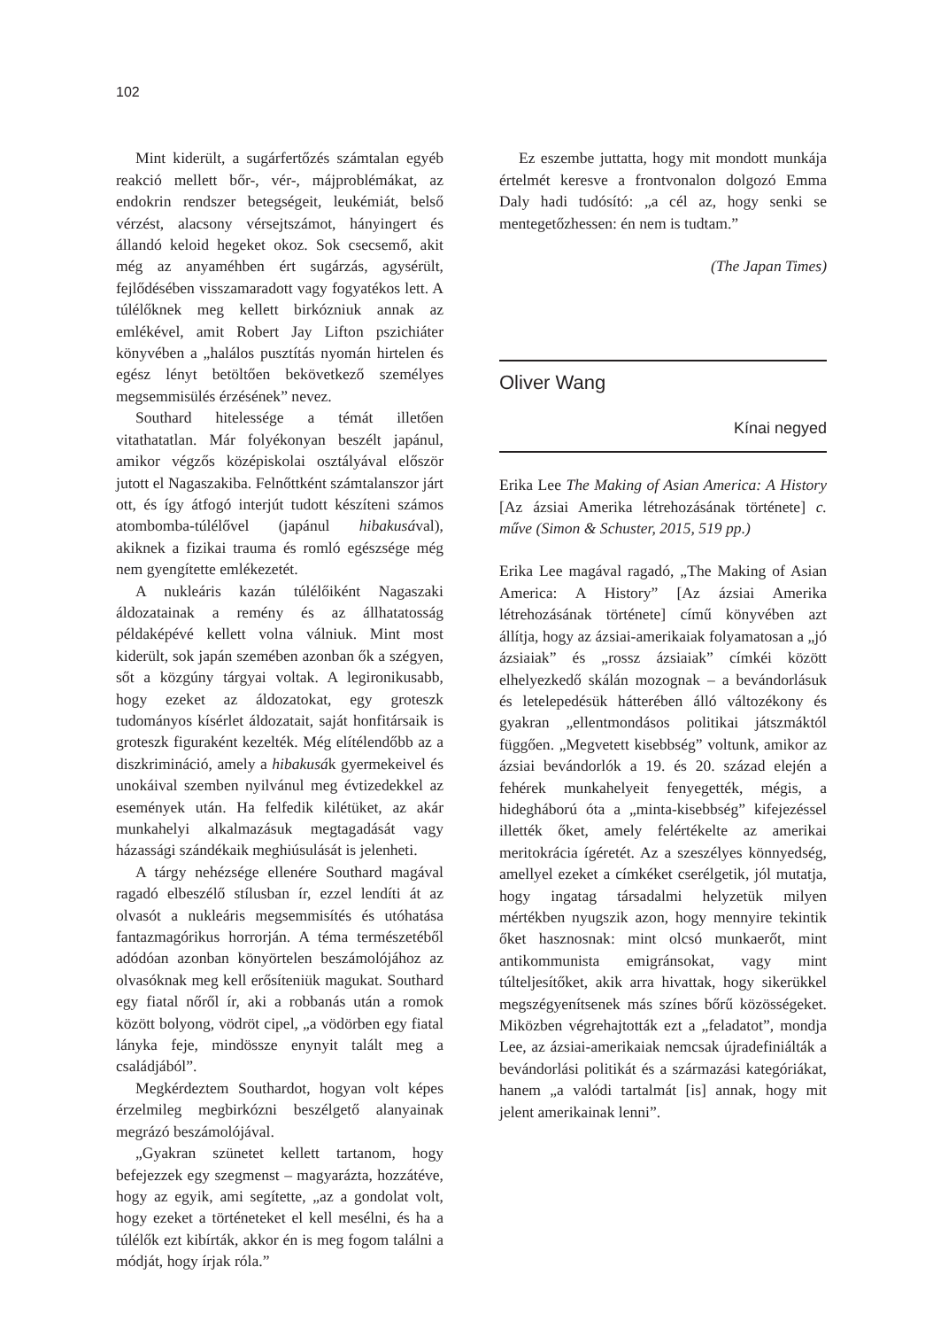102
Mint kiderült, a sugárfertőzés számtalan egyéb reakció mellett bőr-, vér-, májproblémákat, az endokrin rendszer betegségeit, leukémiát, belső vérzést, alacsony vérsejtszámot, hányingert és állandó keloid hegeket okoz. Sok csecsemő, akit még az anyaméhben ért sugárzás, agysérült, fejlődésében visszamaradott vagy fogyatékos lett. A túlélőknek meg kellett birkózniuk annak az emlékével, amit Robert Jay Lifton pszichiáter könyvében a „halálos pusztítás nyomán hirtelen és egész lényt betöltően bekövetkező személyes megsemmisülés érzésének” nevez.
Southard hitelessége a témát illetően vitathatatlan. Már folyékonyan beszélt japánul, amikor végzős középiskolai osztályával először jutott el Nagaszakiba. Felnőttként számtalanszor járt ott, és így átfogó interjút tudott készíteni számos atombomba-túlélővel (japánul hibakusával), akiknek a fizikai trauma és romló egészsége még nem gyengítette emlékezetét.
A nukleáris kazán túlélőiként Nagaszaki áldozatainak a remény és az állhatatosság példaképévé kellett volna válniuk. Mint most kiderült, sok japán szemében azonban ők a szégyen, sőt a közgúny tárgyai voltak. A legironikusabb, hogy ezeket az áldozatokat, egy groteszk tudományos kísérlet áldozatait, saját honfitársaik is groteszk figuraként kezelték. Még elítélendőbb az a diszkrimináció, amely a hibakusák gyermekeivel és unokáival szemben nyilvánul meg évtizedekkel az események után. Ha felfedik kilétüket, az akár munkahelyi alkalmazásuk megtagadását vagy házassági szándékaik meghiúsulását is jelenheti.
A tárgy nehézsége ellenére Southard magával ragadó elbeszélő stílusban ír, ezzel lendíti át az olvasót a nukleáris megsemmisítés és utóhatása fantazmagórikus horrorján. A téma természetéből adódóan azonban könyörtelen beszámolójához az olvasóknak meg kell erősíteniük magukat. Southard egy fiatal nőről ír, aki a robbanás után a romok között bolyong, vödröt cipel, „a vödörben egy fiatal lányka feje, mindössze enynyit talált meg a családjából”.
Megkérdeztem Southardot, hogyan volt képes érzelmileg megbirkózni beszélgető alanyainak megrázó beszámolójával.
„Gyakran szünetet kellett tartanom, hogy befejezzek egy szegmenst – magyarázta, hozzátéve, hogy az egyik, ami segítette, „az a gondolat volt, hogy ezeket a történeteket el kell mesélni, és ha a túlélők ezt kibírták, akkor én is meg fogom találni a módját, hogy írjak róla.”
Ez eszembe juttatta, hogy mit mondott munkája értelmét keresve a frontvonalon dolgozó Emma Daly hadi tudósító: „a cél az, hogy senki se mentegetőzhessen: én nem is tudtam.”
(The Japan Times)
Oliver Wang
Kínai negyed
Erika Lee The Making of Asian America: A History [Az ázsiai Amerika létrehozásának története] c. műve (Simon & Schuster, 2015, 519 pp.)
Erika Lee magával ragadó, „The Making of Asian America: A History” [Az ázsiai Amerika létrehozásának története] című könyvében azt állítja, hogy az ázsiai-amerikaiak folyamatosan a „jó ázsiaiak” és „rossz ázsiaiak” címkéi között elhelyezkedő skálán mozognak – a bevándorlásuk és letelepedésük hátterében álló változékony és gyakran „ellentmondásos politikai játszmáktól függően. „Megvetett kisebbség” voltunk, amikor az ázsiai bevándorlók a 19. és 20. század elején a fehérek munkahelyeit fenyegették, mégis, a hidegháború óta a „minta-kisebbség” kifejezéssel illették őket, amely felértékelte az amerikai meritokrácia ígéretét. Az a szeszélyes könnyedség, amellyel ezeket a címkéket cserélgetik, jól mutatja, hogy ingatag társadalmi helyzetük milyen mértékben nyugszik azon, hogy mennyire tekintik őket hasznosnak: mint olcsó munkaerőt, mint antikommunista emigránsokat, vagy mint túlteljesítőket, akik arra hivattak, hogy sikerükkel megszégyenítsenek más színes bőrű közösségeket. Miközben végrehajtották ezt a „feladatot”, mondja Lee, az ázsiai-amerikaiak nemcsak újradefiniálták a bevándorlási politikát és a származási kategóriákat, hanem „a valódi tartalmát [is] annak, hogy mit jelent amerikainak lenni”.